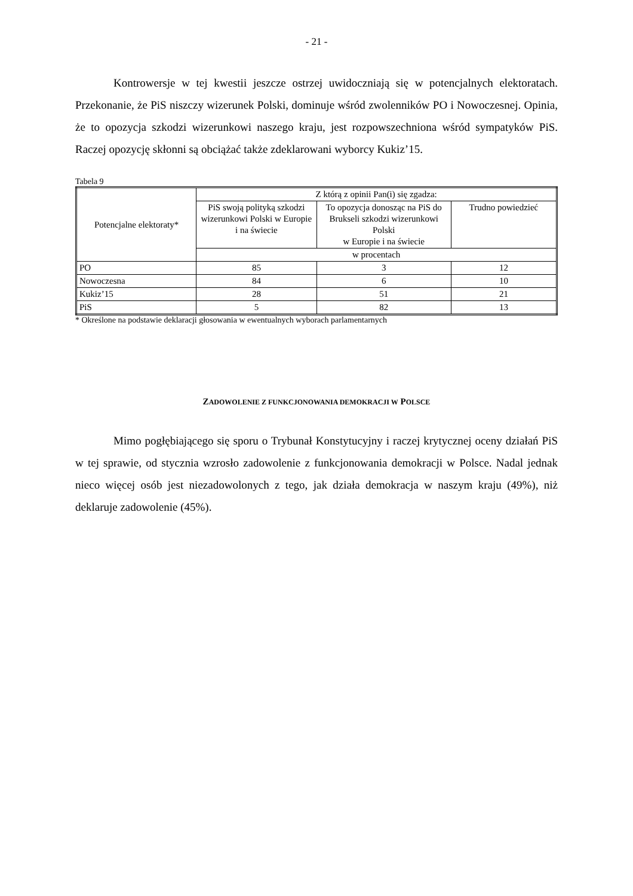- 21 -
Kontrowersje w tej kwestii jeszcze ostrzej uwidoczniają się w potencjalnych elektoratach. Przekonanie, że PiS niszczy wizerunek Polski, dominuje wśród zwolenników PO i Nowoczesnej. Opinia, że to opozycja szkodzi wizerunkowi naszego kraju, jest rozpowszechniona wśród sympatyków PiS. Raczej opozycję skłonni są obciążać także zdeklarowani wyborcy Kukiz’15.
Tabela 9
| Potencjalne elektoraty* | Z którą z opinii Pan(i) się zgadza: | | |
| --- | --- | --- | --- |
| | PiS swoją polityką szkodzi wizerunkowi Polski w Europie i na świecie | To opozycja donosząc na PiS do Brukseli szkodzi wizerunkowi Polski w Europie i na świecie | Trudno powiedzieć |
| | w procentach | | |
| PO | 85 | 3 | 12 |
| Nowoczesna | 84 | 6 | 10 |
| Kukiz’15 | 28 | 51 | 21 |
| PiS | 5 | 82 | 13 |
* Określone na podstawie deklaracji głosowania w ewentualnych wyborach parlamentarnych
ZADOWOLENIE Z FUNKCJONOWANIA DEMOKRACJI W POLSCE
Mimo pogłębiającego się sporu o Trybunał Konstytucyjny i raczej krytycznej oceny działań PiS w tej sprawie, od stycznia wzrosło zadowolenie z funkcjonowania demokracji w Polsce. Nadal jednak nieco więcej osób jest niezadowolonych z tego, jak działa demokracja w naszym kraju (49%), niż deklaruje zadowolenie (45%).